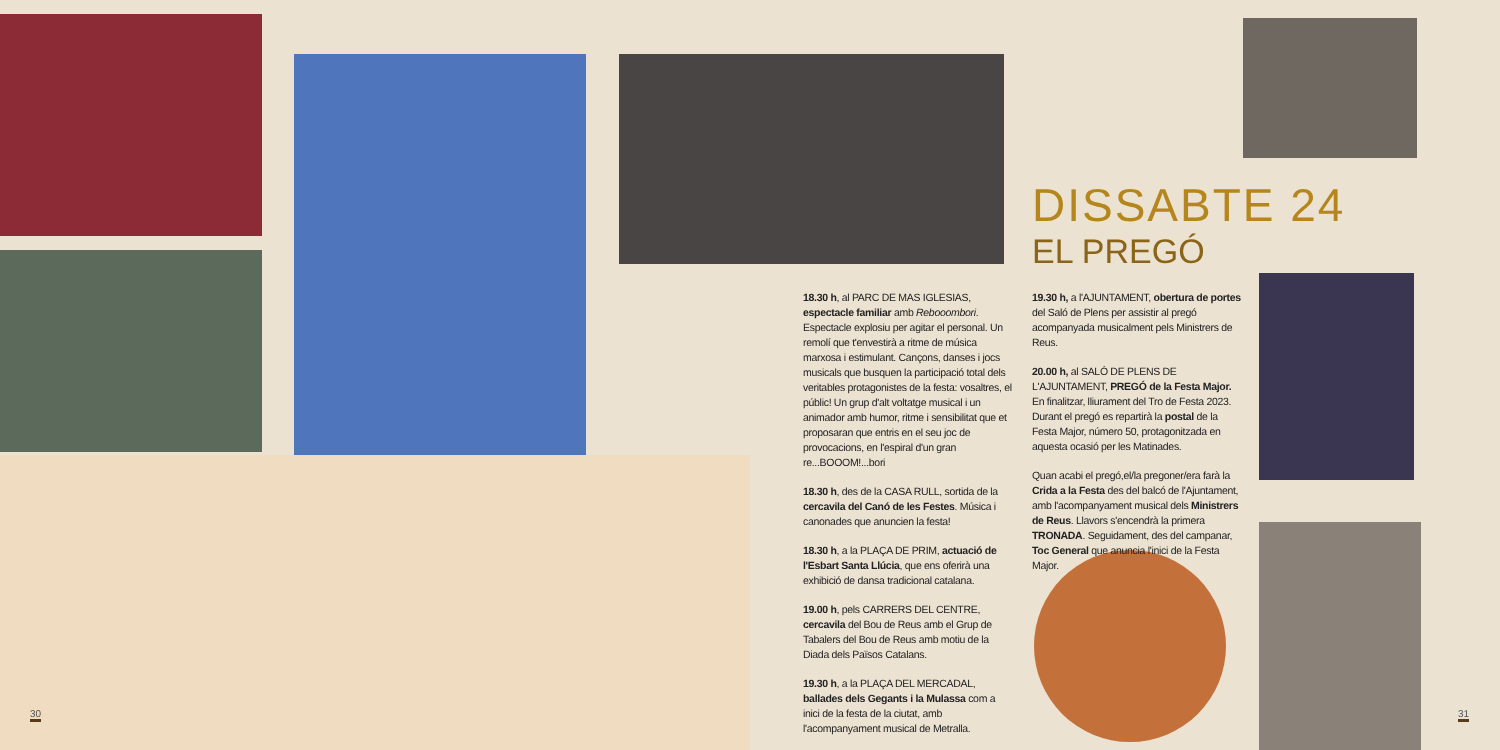DISSABTE 24
EL PREGÓ
18.30 h, al PARC DE MAS IGLESIAS, espectacle familiar amb Rebooombori. Espectacle explosiu per agitar el personal. Un remolí que t'envestirà a ritme de música marxosa i estimulant. Cançons, danses i jocs musicals que busquen la participació total dels veritables protagonistes de la festa: vosaltres, el públic! Un grup d'alt voltatge musical i un animador amb humor, ritme i sensibilitat que et proposaran que entris en el seu joc de provocacions, en l'espiral d'un gran re...BOOOM!...bori
18.30 h, des de la CASA RULL, sortida de la cercavila del Canó de les Festes. Música i canonades que anuncien la festa!
18.30 h, a la PLAÇA DE PRIM, actuació de l'Esbart Santa Llúcia, que ens oferirà una exhibició de dansa tradicional catalana.
19.00 h, pels CARRERS DEL CENTRE, cercavila del Bou de Reus amb el Grup de Tabalers del Bou de Reus amb motiu de la Diada dels Països Catalans.
19.30 h, a la PLAÇA DEL MERCADAL, ballades dels Gegants i la Mulassa com a inici de la festa de la ciutat, amb l'acompanyament musical de Metralla.
19.30 h, a l'AJUNTAMENT, obertura de portes del Saló de Plens per assistir al pregó acompanyada musicalment pels Ministrers de Reus.
20.00 h, al SALÓ DE PLENS DE L'AJUNTAMENT, PREGÓ de la Festa Major. En finalitzar, lliurament del Tro de Festa 2023. Durant el pregó es repartirà la postal de la Festa Major, número 50, protagonitzada en aquesta ocasió per les Matinades.
Quan acabi el pregó,el/la pregoner/era farà la Crida a la Festa des del balcó de l'Ajuntament, amb l'acompanyament musical dels Ministrers de Reus. Llavors s'encendrà la primera TRONADA. Seguidament, des del campanar, Toc General que anuncia l'inici de la Festa Major.
30 31